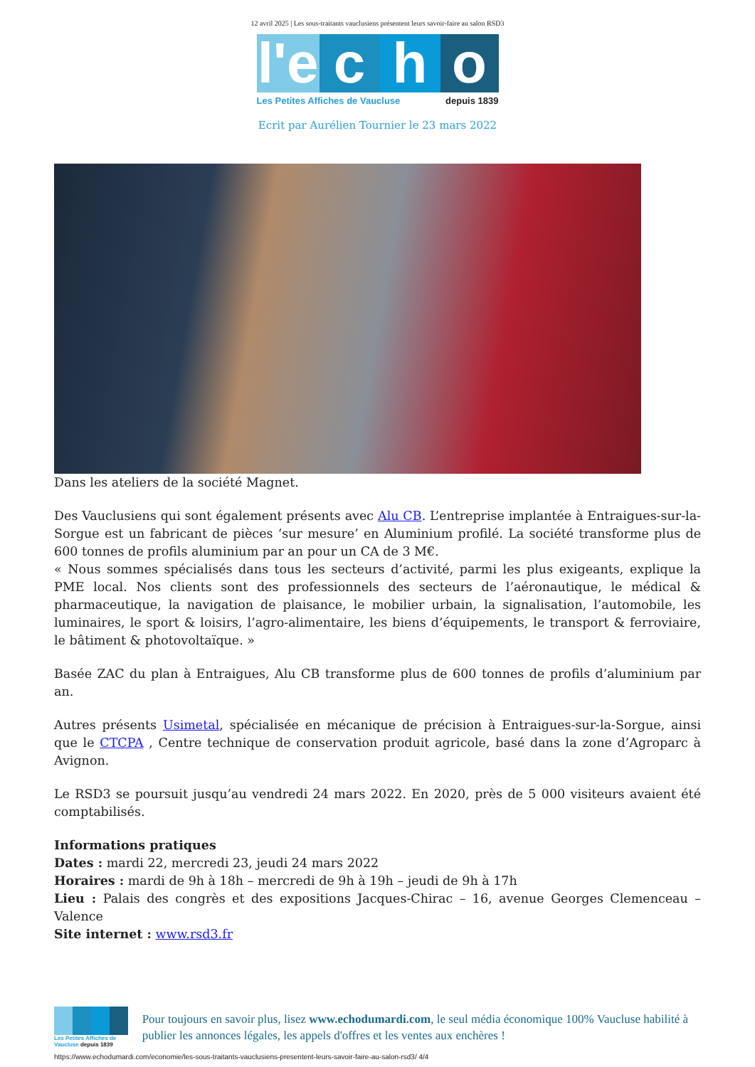12 avril 2025 | Les sous-traitants vauclusiens présentent leurs savoir-faire au salon RSD3
l'e
c h o
Les Petites Affiches de Vaucluse depuis 1839
Ecrit par Aurélien Tournier le 23 mars 2022
Dans les ateliers de la société Magnet.
Des Vauclusiens qui sont également présents avec Alu CB. L’entreprise implantée à Entraigues-sur-la-Sorgue est un fabricant de pièces ‘sur mesure’ en Aluminium profilé. La société transforme plus de 600 tonnes de profils aluminium par an pour un CA de 3 M€.
« Nous sommes spécialisés dans tous les secteurs d’activité, parmi les plus exigeants, explique la PME local. Nos clients sont des professionnels des secteurs de l’aéronautique, le médical & pharmaceutique, la navigation de plaisance, le mobilier urbain, la signalisation, l’automobile, les luminaires, le sport & loisirs, l’agro-alimentaire, les biens d’équipements, le transport & ferroviaire, le bâtiment & photovoltaïque. »
Basée ZAC du plan à Entraigues, Alu CB transforme plus de 600 tonnes de profils d’aluminium par an.
Autres présents Usimetal, spécialisée en mécanique de précision à Entraigues-sur-la-Sorgue, ainsi que le CTCPA , Centre technique de conservation produit agricole, basé dans la zone d’Agroparc à Avignon.
Le RSD3 se poursuit jusqu’au vendredi 24 mars 2022. En 2020, près de 5 000 visiteurs avaient été comptabilisés.
Informations pratiques
Dates : mardi 22, mercredi 23, jeudi 24 mars 2022
Horaires : mardi de 9h à 18h – mercredi de 9h à 19h – jeudi de 9h à 17h
Lieu : Palais des congrès et des expositions Jacques-Chirac – 16, avenue Georges Clemenceau – Valence
Site internet : www.rsd3.fr
Les Petites Affiches de Vaucluse depuis 1839
Pour toujours en savoir plus, lisez www.echodumardi.com, le seul média économique 100% Vaucluse habilité à publier les annonces légales, les appels d'offres et les ventes aux enchères !
https://www.echodumardi.com/economie/les-sous-traitants-vauclusiens-presentent-leurs-savoir-faire-au-salon-rsd3/ 4/4